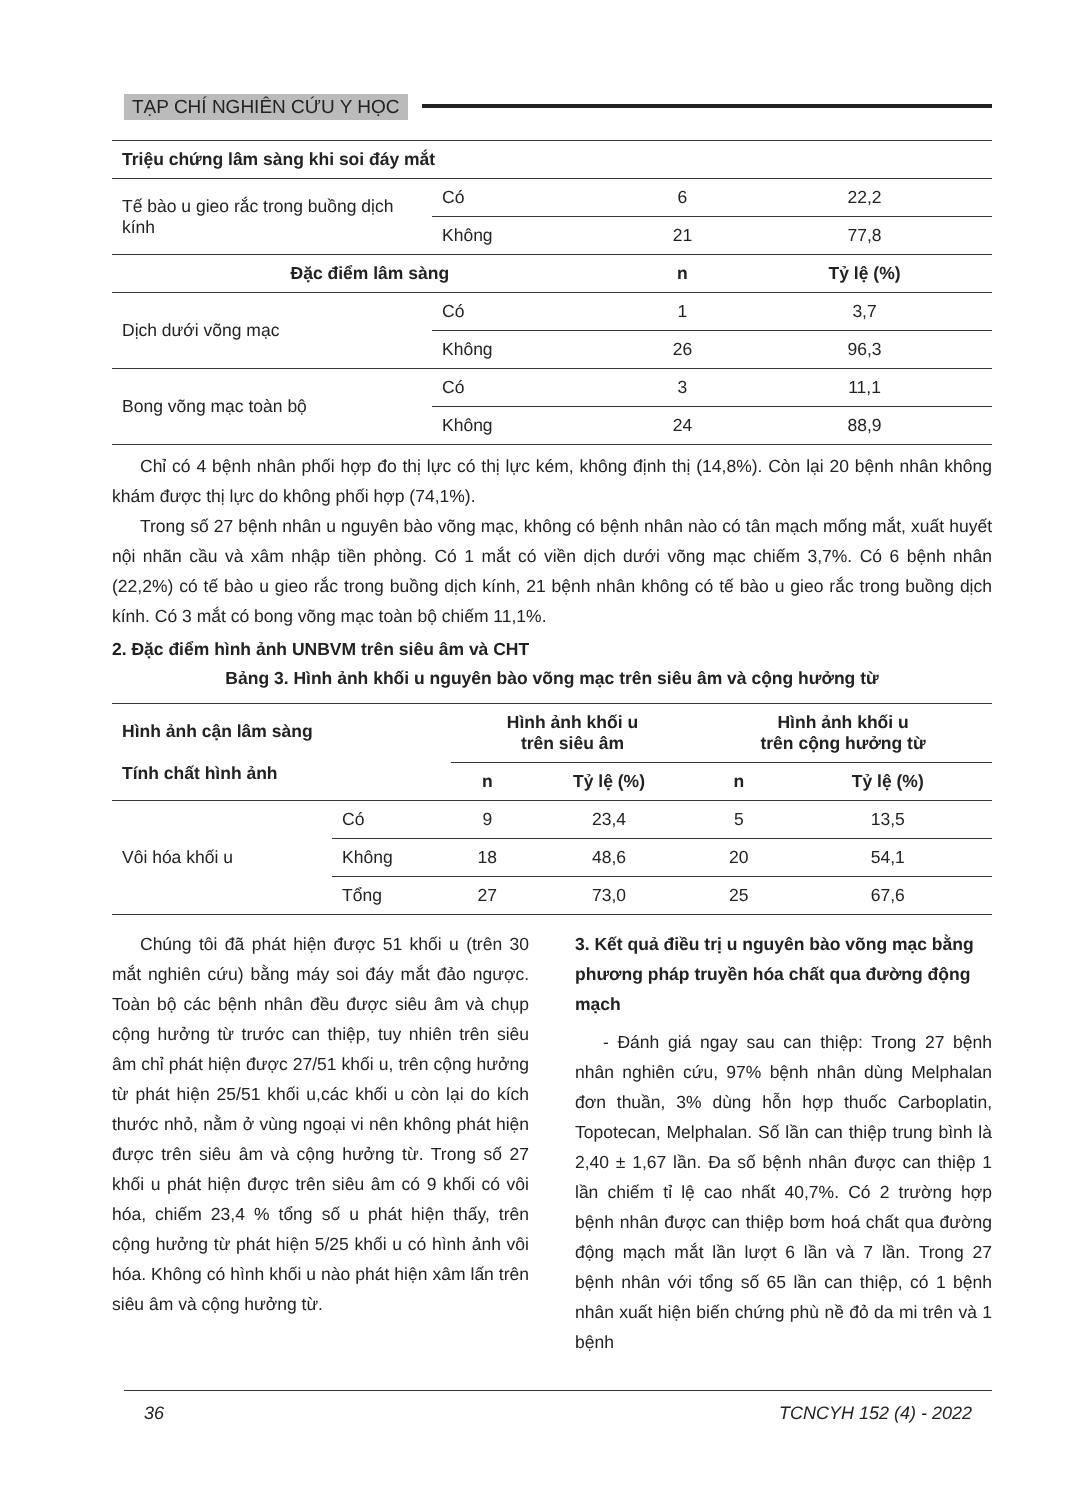TẠP CHÍ NGHIÊN CỨU Y HỌC
| Triệu chứng lâm sàng khi soi đáy mắt | | | |
| --- | --- | --- | --- |
| Tế bào u gieo rắc trong buồng dịch kính | Có | 6 | 22,2 |
| | Không | 21 | 77,8 |
| Đặc điểm lâm sàng | | n | Tỷ lệ (%) |
| Dịch dưới võng mạc | Có | 1 | 3,7 |
| | Không | 26 | 96,3 |
| Bong võng mạc toàn bộ | Có | 3 | 11,1 |
| | Không | 24 | 88,9 |
Chỉ có 4 bệnh nhân phối hợp đo thị lực có thị lực kém, không định thị (14,8%). Còn lại 20 bệnh nhân không khám được thị lực do không phối hợp (74,1%).
Trong số 27 bệnh nhân u nguyên bào võng mạc, không có bệnh nhân nào có tân mạch mống mắt, xuất huyết nội nhãn cầu và xâm nhập tiền phòng. Có 1 mắt có viền dịch dưới võng mạc chiếm 3,7%. Có 6 bệnh nhân (22,2%) có tế bào u gieo rắc trong buồng dịch kính, 21 bệnh nhân không có tế bào u gieo rắc trong buồng dịch kính. Có 3 mắt có bong võng mạc toàn bộ chiếm 11,1%.
2. Đặc điểm hình ảnh UNBVM trên siêu âm và CHT
Bảng 3. Hình ảnh khối u nguyên bào võng mạc trên siêu âm và cộng hưởng từ
| Hình ảnh cận lâm sàng Tính chất hình ảnh | | Hình ảnh khối u trên siêu âm | | Hình ảnh khối u trên cộng hưởng từ | |
| --- | --- | --- | --- | --- | --- |
| | | n | Tỷ lệ (%) | n | Tỷ lệ (%) |
| Vôi hóa khối u | Có | 9 | 23,4 | 5 | 13,5 |
| | Không | 18 | 48,6 | 20 | 54,1 |
| | Tổng | 27 | 73,0 | 25 | 67,6 |
Chúng tôi đã phát hiện được 51 khối u (trên 30 mắt nghiên cứu) bằng máy soi đáy mắt đảo ngược. Toàn bộ các bệnh nhân đều được siêu âm và chụp cộng hưởng từ trước can thiệp, tuy nhiên trên siêu âm chỉ phát hiện được 27/51 khối u, trên cộng hưởng từ phát hiện 25/51 khối u,các khối u còn lại do kích thước nhỏ, nằm ở vùng ngoại vi nên không phát hiện được trên siêu âm và cộng hưởng từ. Trong số 27 khối u phát hiện được trên siêu âm có 9 khối có vôi hóa, chiếm 23,4 % tổng số u phát hiện thấy, trên cộng hưởng từ phát hiện 5/25 khối u có hình ảnh vôi hóa. Không có hình khối u nào phát hiện xâm lấn trên siêu âm và cộng hưởng từ.
3. Kết quả điều trị u nguyên bào võng mạc bằng phương pháp truyền hóa chất qua đường động mạch
- Đánh giá ngay sau can thiệp: Trong 27 bệnh nhân nghiên cứu, 97% bệnh nhân dùng Melphalan đơn thuần, 3% dùng hỗn hợp thuốc Carboplatin, Topotecan, Melphalan. Số lần can thiệp trung bình là 2,40 ± 1,67 lần. Đa số bệnh nhân được can thiệp 1 lần chiếm tỉ lệ cao nhất 40,7%. Có 2 trường hợp bệnh nhân được can thiệp bơm hoá chất qua đường động mạch mắt lần lượt 6 lần và 7 lần. Trong 27 bệnh nhân với tổng số 65 lần can thiệp, có 1 bệnh nhân xuất hiện biến chứng phù nề đỏ da mi trên và 1 bệnh
36 TCNCYH 152 (4) - 2022